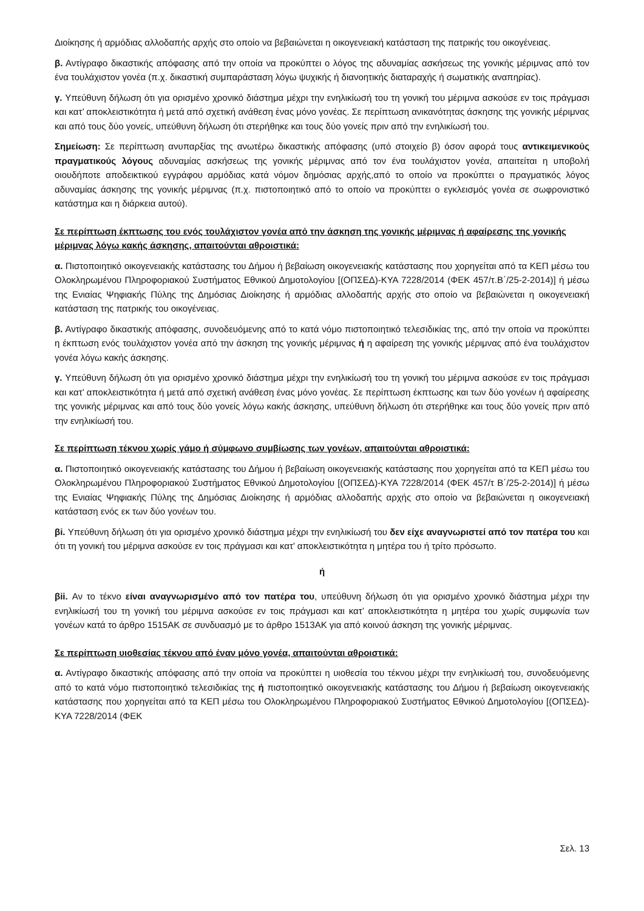Διοίκησης ή αρμόδιας αλλοδαπής αρχής στο οποίο να βεβαιώνεται η οικογενειακή κατάσταση της πατρικής του οικογένειας.
β. Αντίγραφο δικαστικής απόφασης από την οποία να προκύπτει ο λόγος της αδυναμίας ασκήσεως της γονικής μέριμνας από τον ένα τουλάχιστον γονέα (π.χ. δικαστική συμπαράσταση λόγω ψυχικής ή διανοητικής διαταραχής ή σωματικής αναπηρίας).
γ. Υπεύθυνη δήλωση ότι για ορισμένο χρονικό διάστημα μέχρι την ενηλικίωσή του τη γονική του μέριμνα ασκούσε εν τοις πράγμασι και κατ’ αποκλειστικότητα ή μετά από σχετική ανάθεση ένας μόνο γονέας. Σε περίπτωση ανικανότητας άσκησης της γονικής μέριμνας και από τους δύο γονείς, υπεύθυνη δήλωση ότι στερήθηκε και τους δύο γονείς πριν από την ενηλικίωσή του.
Σημείωση: Σε περίπτωση ανυπαρξίας της ανωτέρω δικαστικής απόφασης (υπό στοιχείο β) όσον αφορά τους αντικειμενικούς πραγματικούς λόγους αδυναμίας ασκήσεως της γονικής μέριμνας από τον ένα τουλάχιστον γονέα, απαιτείται η υποβολή οιουδήποτε αποδεικτικού εγγράφου αρμόδιας κατά νόμον δημόσιας αρχής,από το οποίο να προκύπτει ο πραγματικός λόγος αδυναμίας άσκησης της γονικής μέριμνας (π.χ. πιστοποιητικό από το οποίο να προκύπτει ο εγκλεισμός γονέα σε σωφρονιστικό κατάστημα και η διάρκεια αυτού).
Σε περίπτωση έκπτωσης του ενός τουλάχιστον γονέα από την άσκηση της γονικής μέριμνας ή αφαίρεσης της γονικής μέριμνας λόγω κακής άσκησης, απαιτούνται αθροιστικά:
α. Πιστοποιητικό οικογενειακής κατάστασης του Δήμου ή βεβαίωση οικογενειακής κατάστασης που χορηγείται από τα ΚΕΠ μέσω του Ολοκληρωμένου Πληροφοριακού Συστήματος Εθνικού Δημοτολογίου [(ΟΠΣΕΔ)-ΚΥΑ 7228/2014 (ΦΕΚ 457/τ.Β΄/25-2-2014)] ή μέσω της Ενιαίας Ψηφιακής Πύλης της Δημόσιας Διοίκησης ή αρμόδιας αλλοδαπής αρχής στο οποίο να βεβαιώνεται η οικογενειακή κατάσταση της πατρικής του οικογένειας.
β. Αντίγραφο δικαστικής απόφασης, συνοδευόμενης από το κατά νόμο πιστοποιητικό τελεσιδικίας της, από την οποία να προκύπτει η έκπτωση ενός τουλάχιστον γονέα από την άσκηση της γονικής μέριμνας ή η αφαίρεση της γονικής μέριμνας από ένα τουλάχιστον γονέα λόγω κακής άσκησης.
γ. Υπεύθυνη δήλωση ότι για ορισμένο χρονικό διάστημα μέχρι την ενηλικίωσή του τη γονική του μέριμνα ασκούσε εν τοις πράγμασι και κατ’ αποκλειστικότητα ή μετά από σχετική ανάθεση ένας μόνο γονέας. Σε περίπτωση έκπτωσης και των δύο γονέων ή αφαίρεσης της γονικής μέριμνας και από τους δύο γονείς λόγω κακής άσκησης, υπεύθυνη δήλωση ότι στερήθηκε και τους δύο γονείς πριν από την ενηλικίωσή του.
Σε περίπτωση τέκνου χωρίς γάμο ή σύμφωνο συμβίωσης των γονέων, απαιτούνται αθροιστικά:
α. Πιστοποιητικό οικογενειακής κατάστασης του Δήμου ή βεβαίωση οικογενειακής κατάστασης που χορηγείται από τα ΚΕΠ μέσω του Ολοκληρωμένου Πληροφοριακού Συστήματος Εθνικού Δημοτολογίου [(ΟΠΣΕΔ)-ΚΥΑ 7228/2014 (ΦΕΚ 457/τ Β΄/25-2-2014)] ή μέσω της Ενιαίας Ψηφιακής Πύλης της Δημόσιας Διοίκησης ή αρμόδιας αλλοδαπής αρχής στο οποίο να βεβαιώνεται η οικογενειακή κατάσταση ενός εκ των δύο γονέων του.
βi. Υπεύθυνη δήλωση ότι για ορισμένο χρονικό διάστημα μέχρι την ενηλικίωσή του δεν είχε αναγνωριστεί από τον πατέρα του και ότι τη γονική του μέριμνα ασκούσε εν τοις πράγμασι και κατ’ αποκλειστικότητα η μητέρα του ή τρίτο πρόσωπο.
ή
βii. Αν το τέκνο είναι αναγνωρισμένο από τον πατέρα του, υπεύθυνη δήλωση ότι για ορισμένο χρονικό διάστημα μέχρι την ενηλικίωσή του τη γονική του μέριμνα ασκούσε εν τοις πράγμασι και κατ’ αποκλειστικότητα η μητέρα του χωρίς συμφωνία των γονέων κατά το άρθρο 1515ΑΚ σε συνδυασμό με το άρθρο 1513ΑΚ για από κοινού άσκηση της γονικής μέριμνας.
Σε περίπτωση υιοθεσίας τέκνου από έναν μόνο γονέα, απαιτούνται αθροιστικά:
α. Αντίγραφο δικαστικής απόφασης από την οποία να προκύπτει η υιοθεσία του τέκνου μέχρι την ενηλικίωσή του, συνοδευόμενης από το κατά νόμο πιστοποιητικό τελεσιδικίας της ή πιστοποιητικό οικογενειακής κατάστασης του Δήμου ή βεβαίωση οικογενειακής κατάστασης που χορηγείται από τα ΚΕΠ μέσω του Ολοκληρωμένου Πληροφοριακού Συστήματος Εθνικού Δημοτολογίου [(ΟΠΣΕΔ)-ΚΥΑ 7228/2014 (ΦΕΚ
Σελ. 13